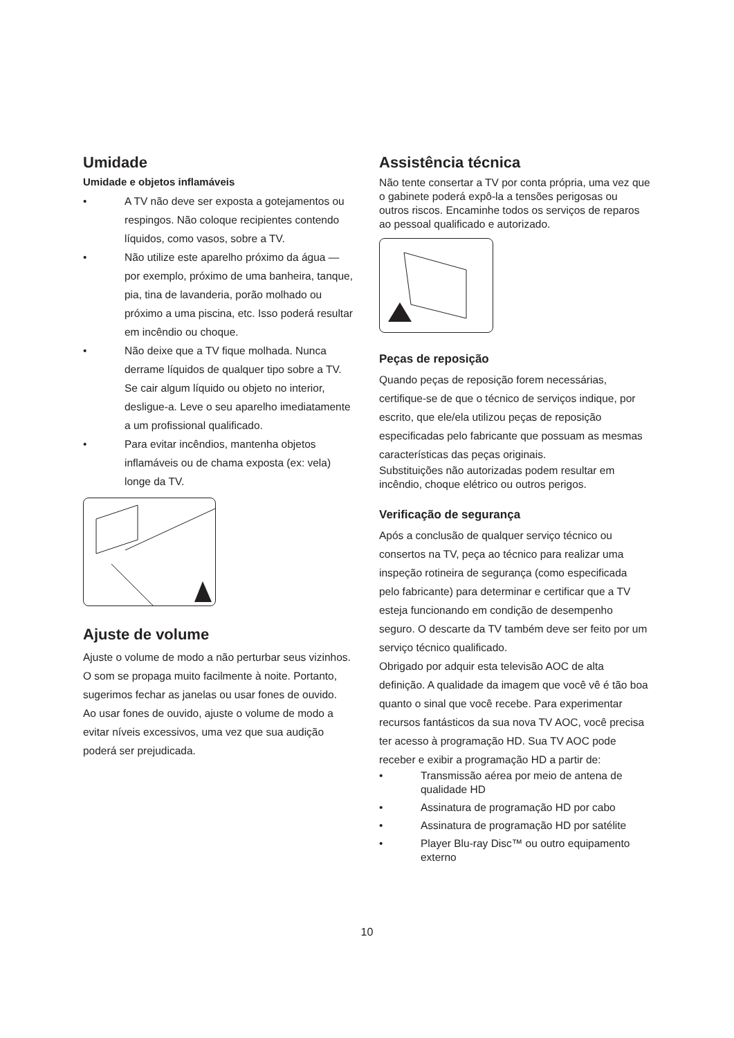Umidade
Umidade e objetos inflamáveis
• A TV não deve ser exposta a gotejamentos ou respingos. Não coloque recipientes contendo líquidos, como vasos, sobre a TV.
• Não utilize este aparelho próximo da água — por exemplo, próximo de uma banheira, tanque, pia, tina de lavanderia, porão molhado ou próximo a uma piscina, etc. Isso poderá resultar em incêndio ou choque.
• Não deixe que a TV fique molhada. Nunca derrame líquidos de qualquer tipo sobre a TV. Se cair algum líquido ou objeto no interior, desligue-a. Leve o seu aparelho imediatamente a um profissional qualificado.
• Para evitar incêndios, mantenha objetos inflamáveis ou de chama exposta (ex: vela) longe da TV.
Ajuste de volume
Ajuste o volume de modo a não perturbar seus vizinhos. O som se propaga muito facilmente à noite. Portanto, sugerimos fechar as janelas ou usar fones de ouvido.
Ao usar fones de ouvido, ajuste o volume de modo a evitar níveis excessivos, uma vez que sua audição poderá ser prejudicada.
Assistência técnica
Não tente consertar a TV por conta própria, uma vez que o gabinete poderá expô-la a tensões perigosas ou outros riscos. Encaminhe todos os serviços de reparos ao pessoal qualificado e autorizado.
Peças de reposição
Quando peças de reposição forem necessárias, certifique-se de que o técnico de serviços indique, por escrito, que ele/ela utilizou peças de reposição especificadas pelo fabricante que possuam as mesmas características das peças originais.
Substituições não autorizadas podem resultar em incêndio, choque elétrico ou outros perigos.
Verificação de segurança
Após a conclusão de qualquer serviço técnico ou consertos na TV, peça ao técnico para realizar uma inspeção rotineira de segurança (como especificada pelo fabricante) para determinar e certificar que a TV esteja funcionando em condição de desempenho seguro. O descarte da TV também deve ser feito por um serviço técnico qualificado.
Obrigado por adquir esta televisão AOC de alta definição. A qualidade da imagem que você vê é tão boa quanto o sinal que você recebe. Para experimentar recursos fantásticos da sua nova TV AOC, você precisa ter acesso à programação HD. Sua TV AOC pode receber e exibir a programação HD a partir de:
• Transmissão aérea por meio de antena de qualidade HD
• Assinatura de programação HD por cabo
• Assinatura de programação HD por satélite
• Player Blu-ray Disc™ ou outro equipamento externo
10